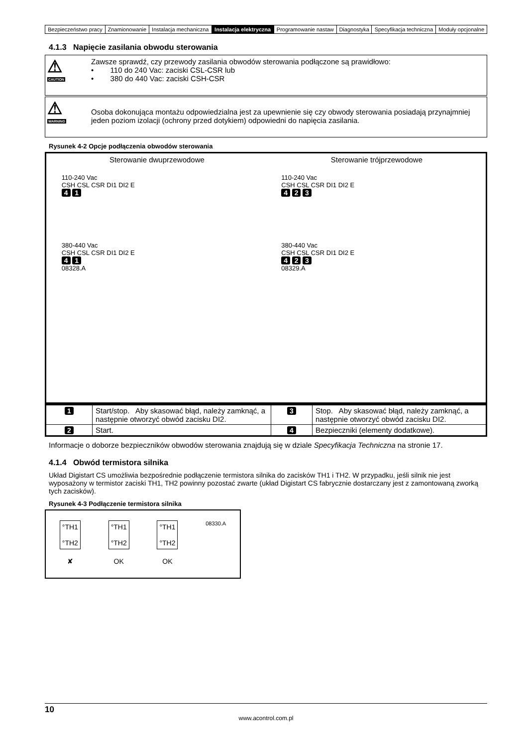| Bezpieczeństwo pracy | Znamionowanie | Instalacja mechaniczna | Instalacja elektryczna | Programowanie nastaw | Diagnostyka | Specyfikacja techniczna | Moduły opcjonalne |
4.1.3 Napięcie zasilania obwodu sterowania
⚠
CAUTION
Zawsze sprawdź, czy przewody zasilania obwodów sterowania podłączone są prawidłowo:
• 110 do 240 Vac: zaciski CSL-CSR lub
• 380 do 440 Vac: zaciski CSH-CSR
⚠
WARNING
Osoba dokonująca montażu odpowiedzialna jest za upewnienie się czy obwody sterowania posiadają przynajmniej jeden poziom izolacji (ochrony przed dotykiem) odpowiedni do napięcia zasilania.
Rysunek 4-2 Opcje podłączenia obwodów sterowania
Sterowanie dwuprzewodowe Sterowanie trójprzewodowe
110-240 Vac
CSH CSL CSR DI1 DI2 E
4 1
380-440 Vac
CSH CSL CSR DI1 DI2 E
4 1
08328.A
110-240 Vac
CSH CSL CSR DI1 DI2 E
4 2 3
380-440 Vac
CSH CSL CSR DI1 DI2 E
4 2 3
08329.A
| 1 | Start/stop. Aby skasować błąd, należy zamknąć, a następnie otworzyć obwód zacisku DI2. | 3 | Stop. Aby skasować błąd, należy zamknąć, a następnie otworzyć obwód zacisku DI2. |
| 2 | Start. | 4 | Bezpieczniki (elementy dodatkowe). |
Informacje o doborze bezpieczników obwodów sterowania znajdują się w dziale Specyfikacja Techniczna na stronie 17.
4.1.4 Obwód termistora silnika
Układ Digistart CS umożliwia bezpośrednie podłączenie termistora silnika do zacisków TH1 i TH2. W przypadku, jeśli silnik nie jest wyposażony w termistor zaciski TH1, TH2 powinny pozostać zwarte (układ Digistart CS fabrycznie dostarczany jest z zamontowaną zworką tych zacisków).
Rysunek 4-3 Podłączenie termistora silnika
°TH1
°TH2
✘
°TH1
°TH2
OK
°TH1
°TH2
OK
08330.A
10
www.acontrol.com.pl